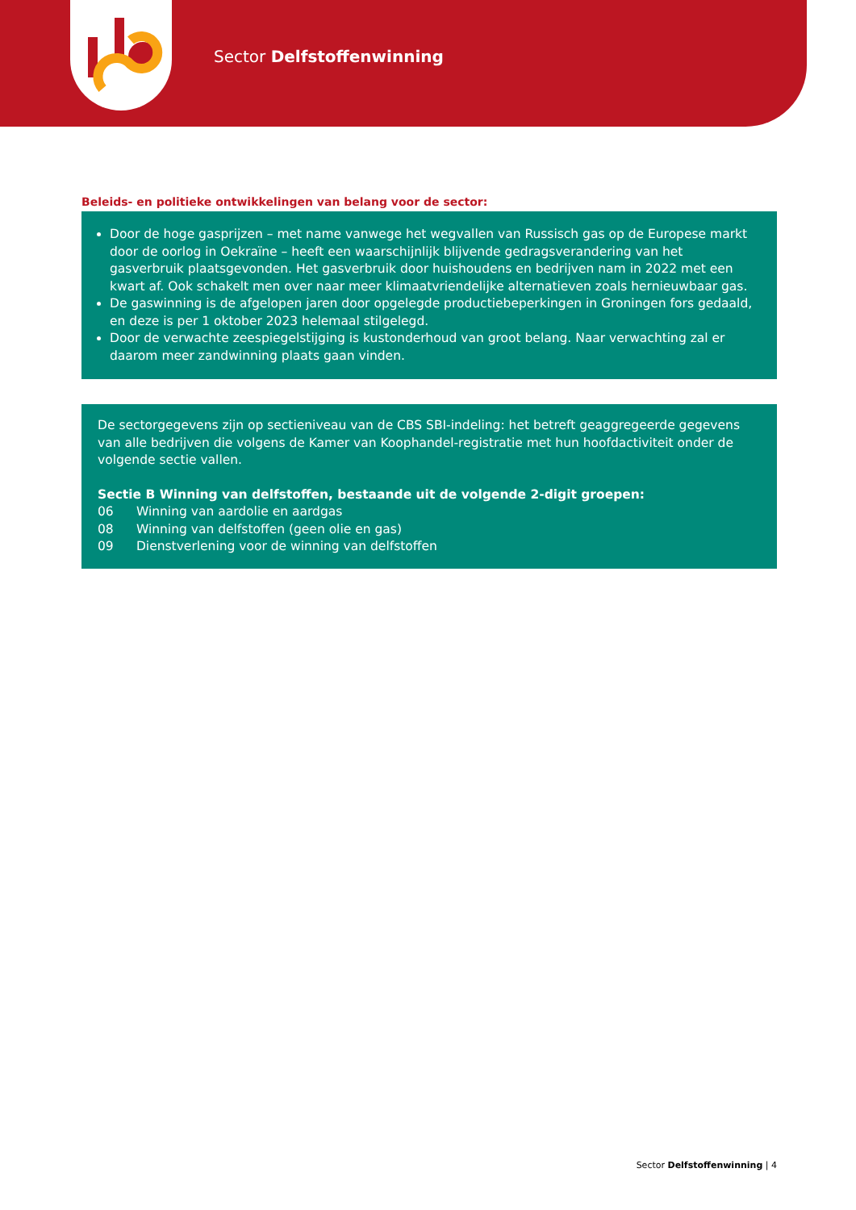Sector Delfstoffenwinning
Beleids- en politieke ontwikkelingen van belang voor de sector:
Door de hoge gasprijzen – met name vanwege het wegvallen van Russisch gas op de Europese markt door de oorlog in Oekraïne – heeft een waarschijnlijk blijvende gedragsverandering van het gasverbruik plaatsgevonden. Het gasverbruik door huishoudens en bedrijven nam in 2022 met een kwart af. Ook schakelt men over naar meer klimaatvriendelijke alternatieven zoals hernieuwbaar gas.
De gaswinning is de afgelopen jaren door opgelegde productiebeperkingen in Groningen fors gedaald, en deze is per 1 oktober 2023 helemaal stilgelegd.
Door de verwachte zeespiegelstijging is kustonderhoud van groot belang. Naar verwachting zal er daarom meer zandwinning plaats gaan vinden.
De sectorgegevens zijn op sectieniveau van de CBS SBI-indeling: het betreft geaggregeerde gegevens van alle bedrijven die volgens de Kamer van Koophandel-registratie met hun hoofdactiviteit onder de volgende sectie vallen.
Sectie B Winning van delfstoffen, bestaande uit de volgende 2-digit groepen:
06 Winning van aardolie en aardgas
08 Winning van delfstoffen (geen olie en gas)
09 Dienstverlening voor de winning van delfstoffen
Sector Delfstoffenwinning | 4